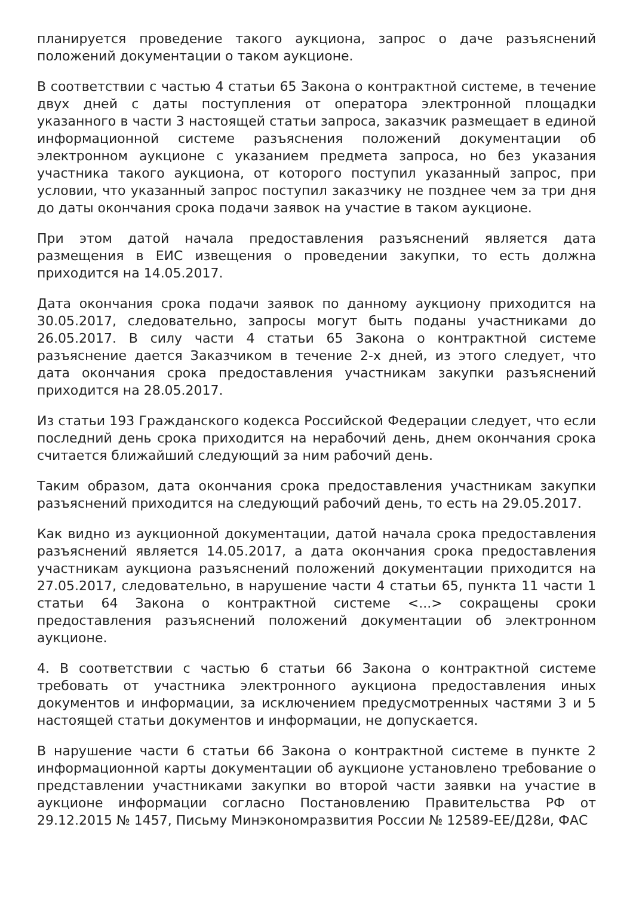планируется проведение такого аукциона, запрос о даче разъяснений положений документации о таком аукционе.
В соответствии с частью 4 статьи 65 Закона о контрактной системе, в течение двух дней с даты поступления от оператора электронной площадки указанного в части 3 настоящей статьи запроса, заказчик размещает в единой информационной системе разъяснения положений документации об электронном аукционе с указанием предмета запроса, но без указания участника такого аукциона, от которого поступил указанный запрос, при условии, что указанный запрос поступил заказчику не позднее чем за три дня до даты окончания срока подачи заявок на участие в таком аукционе.
При этом датой начала предоставления разъяснений является дата размещения в ЕИС извещения о проведении закупки, то есть должна приходится на 14.05.2017.
Дата окончания срока подачи заявок по данному аукциону приходится на 30.05.2017, следовательно, запросы могут быть поданы участниками до 26.05.2017. В силу части 4 статьи 65 Закона о контрактной системе разъяснение дается Заказчиком в течение 2-х дней, из этого следует, что дата окончания срока предоставления участникам закупки разъяснений приходится на 28.05.2017.
Из статьи 193 Гражданского кодекса Российской Федерации следует, что если последний день срока приходится на нерабочий день, днем окончания срока считается ближайший следующий за ним рабочий день.
Таким образом, дата окончания срока предоставления участникам закупки разъяснений приходится на следующий рабочий день, то есть на 29.05.2017.
Как видно из аукционной документации, датой начала срока предоставления разъяснений является 14.05.2017, а дата окончания срока предоставления участникам аукциона разъяснений положений документации приходится на 27.05.2017, следовательно, в нарушение части 4 статьи 65, пункта 11 части 1 статьи 64 Закона о контрактной системе <...> сокращены сроки предоставления разъяснений положений документации об электронном аукционе.
4. В соответствии с частью 6 статьи 66 Закона о контрактной системе требовать от участника электронного аукциона предоставления иных документов и информации, за исключением предусмотренных частями 3 и 5 настоящей статьи документов и информации, не допускается.
В нарушение части 6 статьи 66 Закона о контрактной системе в пункте 2 информационной карты документации об аукционе установлено требование о представлении участниками закупки во второй части заявки на участие в аукционе информации согласно Постановлению Правительства РФ от 29.12.2015 № 1457, Письму Минэкономразвития России № 12589-ЕЕ/Д28и, ФАС